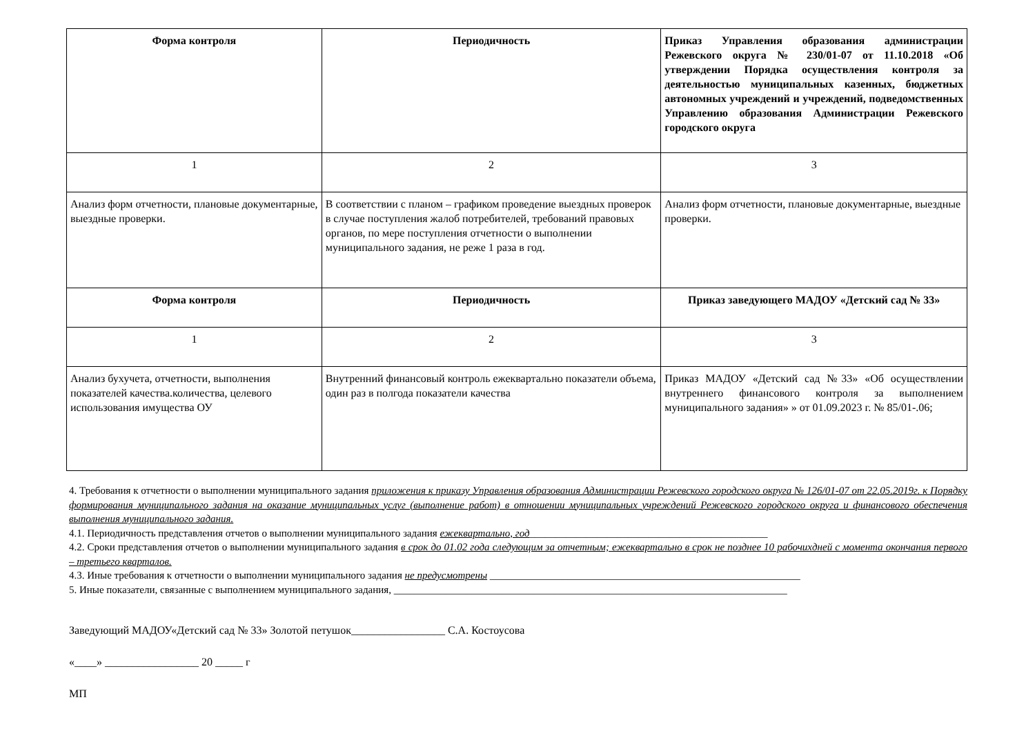| Форма контроля | Периодичность | Приказ Управления образования администрации Режевского округа № 230/01-07 от 11.10.2018 «Об утверждении Порядка осуществления контроля за деятельностью муниципальных казенных, бюджетных автономных учреждений и учреждений, подведомственных Управлению образования Администрации Режевского городского округа |
| --- | --- | --- |
| 1 | 2 | 3 |
| Анализ форм отчетности, плановые документарные, выездные проверки. | В соответствии с планом – графиком проведение выездных проверок в случае поступления жалоб потребителей, требований правовых органов, по мере поступления отчетности о выполнении муниципального задания, не реже 1 раза в год. | Анализ форм отчетности, плановые документарные, выездные проверки. |
| Форма контроля | Периодичность | Приказ заведующего МАДОУ «Детский сад № 33» |
| 1 | 2 | 3 |
| Анализ бухучета, отчетности, выполнения показателей качества.количества, целевого использования имущества ОУ | Внутренний финансовый контроль ежеквартально показатели объема, один раз в полгода показатели качества | Приказ МАДОУ «Детский сад №33» «Об осуществлении внутреннего финансового контроля за выполнением муниципального задания» » от 01.09.2023 г. № 85/01-.06; |
4. Требования к отчетности о выполнении муниципального задания приложения к приказу Управления образования Администрации Режевского городского округа № 126/01-07 от 22.05.2019г. к Порядку формирования муниципального задания на оказание муниципальных услуг (выполнение работ) в отношении муниципальных учреждений Режевского городского округа и финансового обеспечения выполнения муниципального задания.
4.1. Периодичность представления отчетов о выполнении муниципального задания ежеквартально, год______________________________________________
4.2. Сроки представления отчетов о выполнении муниципального задания в срок до 01.02 года следующим за отчетным; ежеквартально в срок не позднее 10 рабочихдней с момента окончания первого – третьего кварталов.
4.3. Иные требования к отчетности о выполнении муниципального задания не предусмотрены ____________________________________________________________
5. Иные показатели, связанные с выполнением муниципального задания, ____________________________________________________________________________
Заведующий МАДОУ«Детский сад № 33» Золотой петушок_________________ С.А. Костоусова
«____» _________________ 20 _____ г
МП